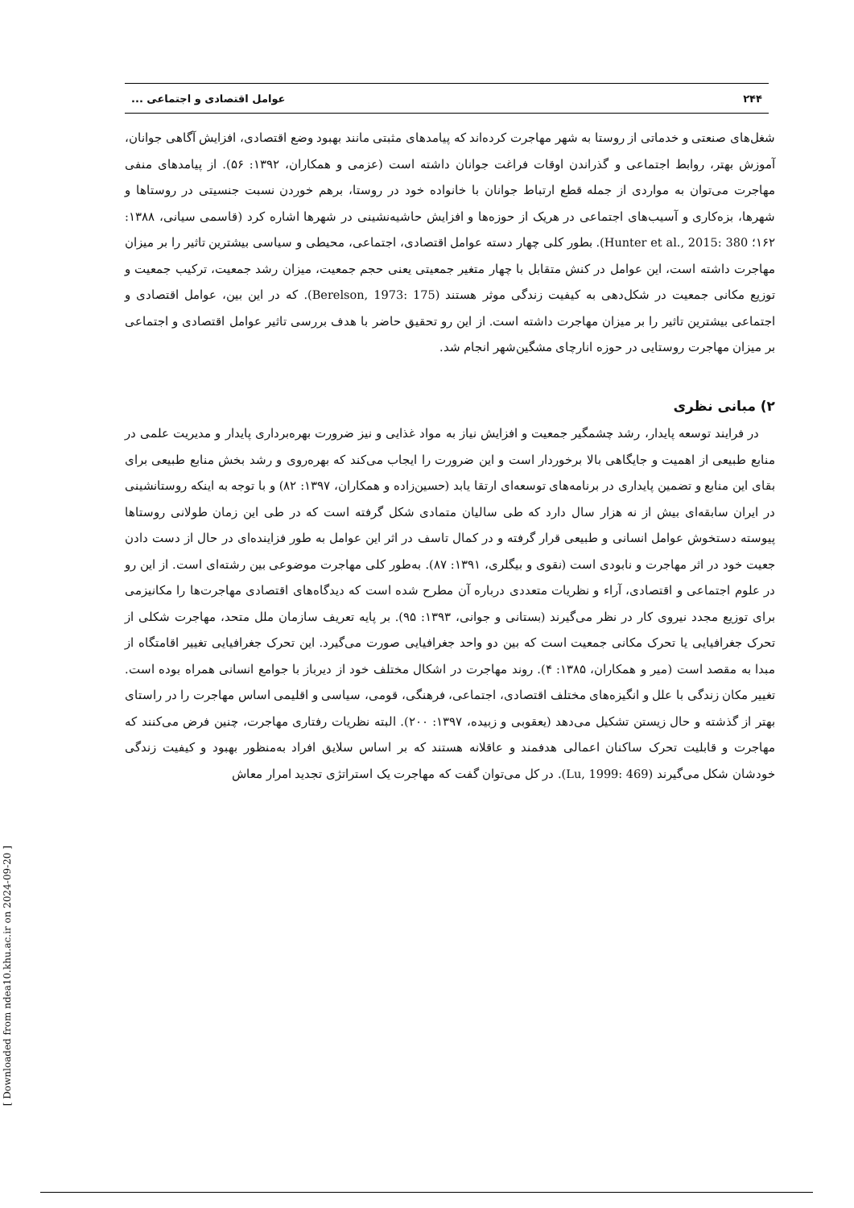۲۴۴ عوامل اقتصادی و اجتماعی ...
شغل‌های صنعتی و خدماتی از روستا به شهر مهاجرت کرده‌اند که پیامدهای مثبتی مانند بهبود وضع اقتصادی، افزایش آگاهی جوانان، آموزش بهتر، روابط اجتماعی و گذراندن اوقات فراغت جوانان داشته است (عزمی و همکاران، ۱۳۹۲: ۵۶). از پیامدهای منفی مهاجرت می‌توان به مواردی از جمله قطع ارتباط جوانان با خانواده خود در روستا، برهم خوردن نسبت جنسیتی در روستاها و شهرها، بزه‌کاری و آسیب‌های اجتماعی در هریک از حوزه‌ها و افزایش حاشیه‌نشینی در شهرها اشاره کرد (قاسمی سیانی، ۱۳۸۸: ۱۶۲؛ Hunter et al., 2015: 380). بطور کلی چهار دسته عوامل اقتصادی، اجتماعی، محیطی و سیاسی بیشترین تاثیر را بر میزان مهاجرت داشته است، این عوامل در کنش متقابل با چهار متغیر جمعیتی یعنی حجم جمعیت، میزان رشد جمعیت، ترکیب جمعیت و توزیع مکانی جمعیت در شکل‌دهی به کیفیت زندگی موثر هستند (Berelson, 1973: 175). که در این بین، عوامل اقتصادی و اجتماعی بیشترین تاثیر را بر میزان مهاجرت داشته است. از این رو تحقیق حاضر با هدف بررسی تاثیر عوامل اقتصادی و اجتماعی بر میزان مهاجرت روستایی در حوزه انارچای مشگین‌شهر انجام شد.
۲) مبانی نظری
در فرایند توسعه پایدار، رشد چشمگیر جمعیت و افزایش نیاز به مواد غذایی و نیز ضرورت بهره‌برداری پایدار و مدیریت علمی در منابع طبیعی از اهمیت و جایگاهی بالا برخوردار است و این ضرورت را ایجاب می‌کند که بهره‌روی و رشد بخش منابع طبیعی برای بقای این منابع و تضمین پایداری در برنامه‌های توسعه‌ای ارتقا یابد (حسین‌زاده و همکاران، ۱۳۹۷: ۸۲) و با توجه به اینکه روستانشینی در ایران سابقه‌ای بیش از نه هزار سال دارد که طی سالیان متمادی شکل گرفته است که در طی این زمان طولانی روستاها پیوسته دستخوش عوامل انسانی و طبیعی قرار گرفته و در کمال تاسف در اثر این عوامل به طور فزاینده‌ای در حال از دست دادن جعیت خود در اثر مهاجرت و نابودی است (نقوی و بیگلری، ۱۳۹۱: ۸۷). به‌طور کلی مهاجرت موضوعی بین رشته‌ای است. از این رو در علوم اجتماعی و اقتصادی، آراء و نظریات متعددی درباره آن مطرح شده است که دیدگاه‌های اقتصادی مهاجرت‌ها را مکانیزمی برای توزیع مجدد نیروی کار در نظر می‌گیرند (بستانی و جوانی، ۱۳۹۳: ۹۵). بر پایه تعریف سازمان ملل متحد، مهاجرت شکلی از تحرک جغرافیایی یا تحرک مکانی جمعیت است که بین دو واحد جغرافیایی صورت می‌گیرد. این تحرک جغرافیایی تغییر اقامتگاه از مبدا به مقصد است (میر و همکاران، ۱۳۸۵: ۴). روند مهاجرت در اشکال مختلف خود از دیرباز با جوامع انسانی همراه بوده است. تغییر مکان زندگی با علل و انگیزه‌های مختلف اقتصادی، اجتماعی، فرهنگی، قومی، سیاسی و اقلیمی اساس مهاجرت را در راستای بهتر از گذشته و حال زیستن تشکیل می‌دهد (یعقوبی و زبیده، ۱۳۹۷: ۲۰۰). البته نظریات رفتاری مهاجرت، چنین فرض می‌کنند که مهاجرت و قابلیت تحرک ساکنان اعمالی هدفمند و عاقلانه هستند که بر اساس سلایق افراد به‌منظور بهبود و کیفیت زندگی خودشان شکل می‌گیرند (Lu, 1999: 469). در کل می‌توان گفت که مهاجرت یک استراتژی تجدید امرار معاش
[ Downloaded from ndea10.khu.ac.ir on 2024-09-20 ]